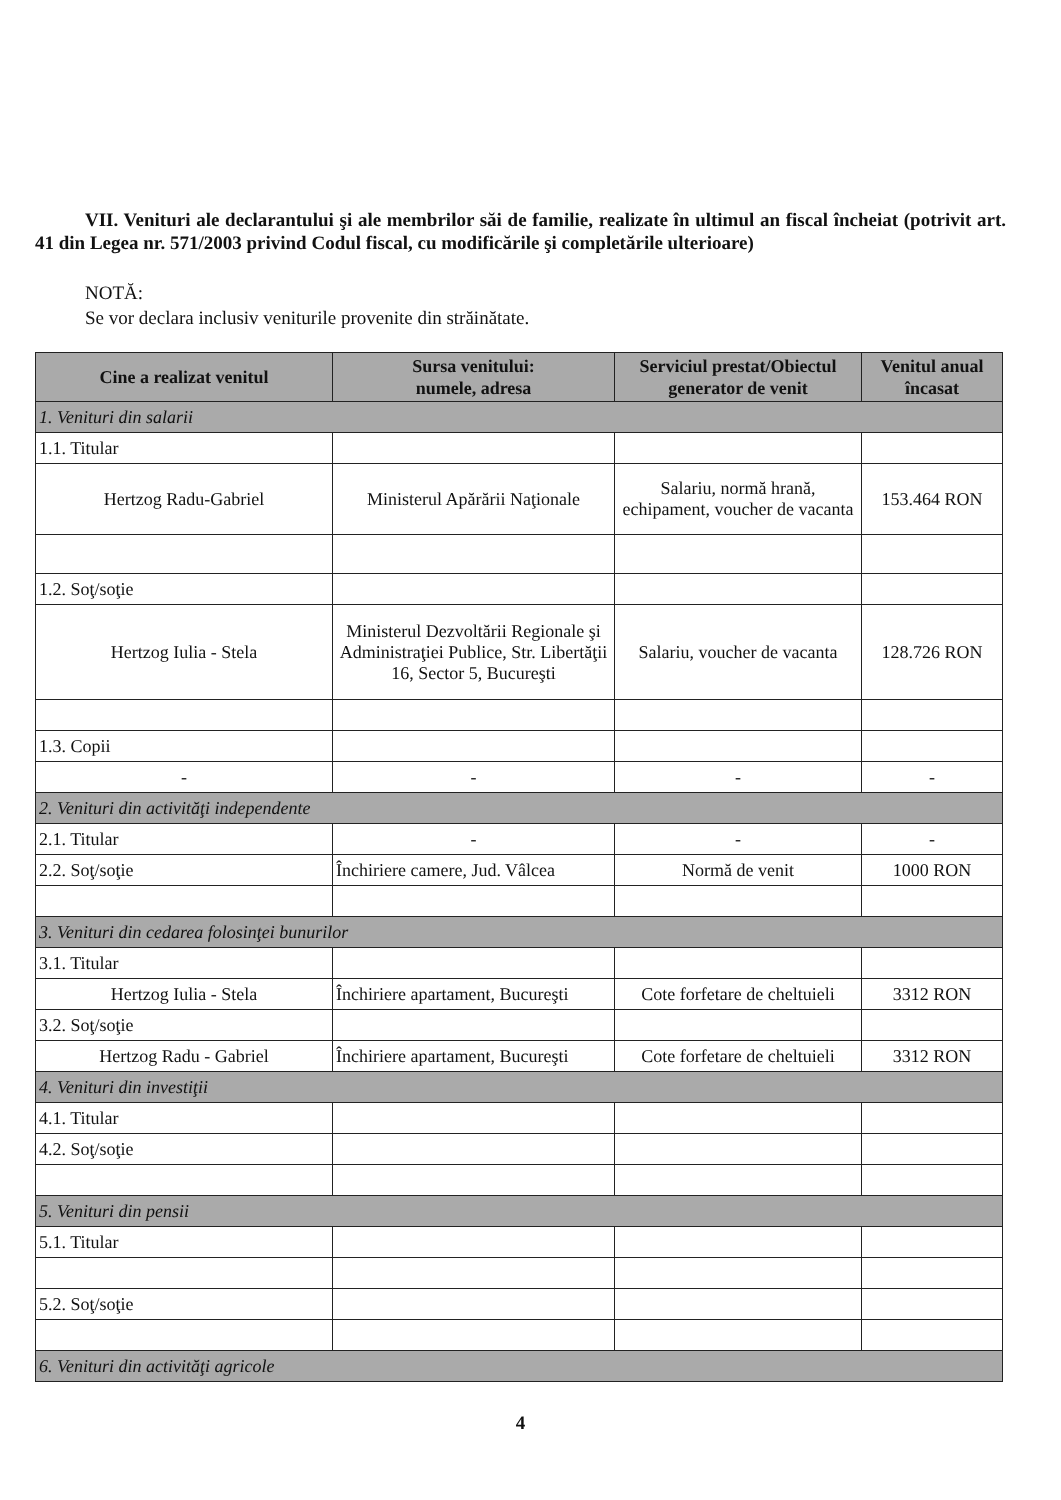VII. Venituri ale declarantului şi ale membrilor săi de familie, realizate în ultimul an fiscal încheiat (potrivit art. 41 din Legea nr. 571/2003 privind Codul fiscal, cu modificările şi completările ulterioare)
NOTĂ:
Se vor declara inclusiv veniturile provenite din străinătate.
| Cine a realizat venitul | Sursa venitului: numele, adresa | Serviciul prestat/Obiectul generator de venit | Venitul anual încasat |
| --- | --- | --- | --- |
| 1. Venituri din salarii | | | |
| 1.1. Titular | | | |
| Hertzog Radu-Gabriel | Ministerul Apărării Naţionale | Salariu, normă hrană, echipament, voucher de vacanta | 153.464 RON |
| 1.2. Soţ/soţie | | | |
| Hertzog Iulia - Stela | Ministerul Dezvoltării Regionale şi Administraţiei Publice, Str. Libertăţii 16, Sector 5, Bucureşti | Salariu, voucher de vacanta | 128.726 RON |
| 1.3. Copii | | | |
| - | - | - | - |
| 2. Venituri din activităţi independente | | | |
| 2.1. Titular | - | - | - |
| 2.2. Soţ/soţie | Închiriere camere, Jud. Vâlcea | Normă de venit | 1000 RON |
| 3. Venituri din cedarea folosinţei bunurilor | | | |
| 3.1. Titular | | | |
| Hertzog Iulia - Stela | Închiriere apartament, Bucureşti | Cote forfetare de cheltuieli | 3312 RON |
| 3.2. Soţ/soţie | | | |
| Hertzog Radu - Gabriel | Închiriere apartament, Bucureşti | Cote forfetare de cheltuieli | 3312 RON |
| 4. Venituri din investiţii | | | |
| 4.1. Titular | | | |
| 4.2. Soţ/soţie | | | |
| 5. Venituri din pensii | | | |
| 5.1. Titular | | | |
| 5.2. Soţ/soţie | | | |
| 6. Venituri din activităţi agricole | | | |
4